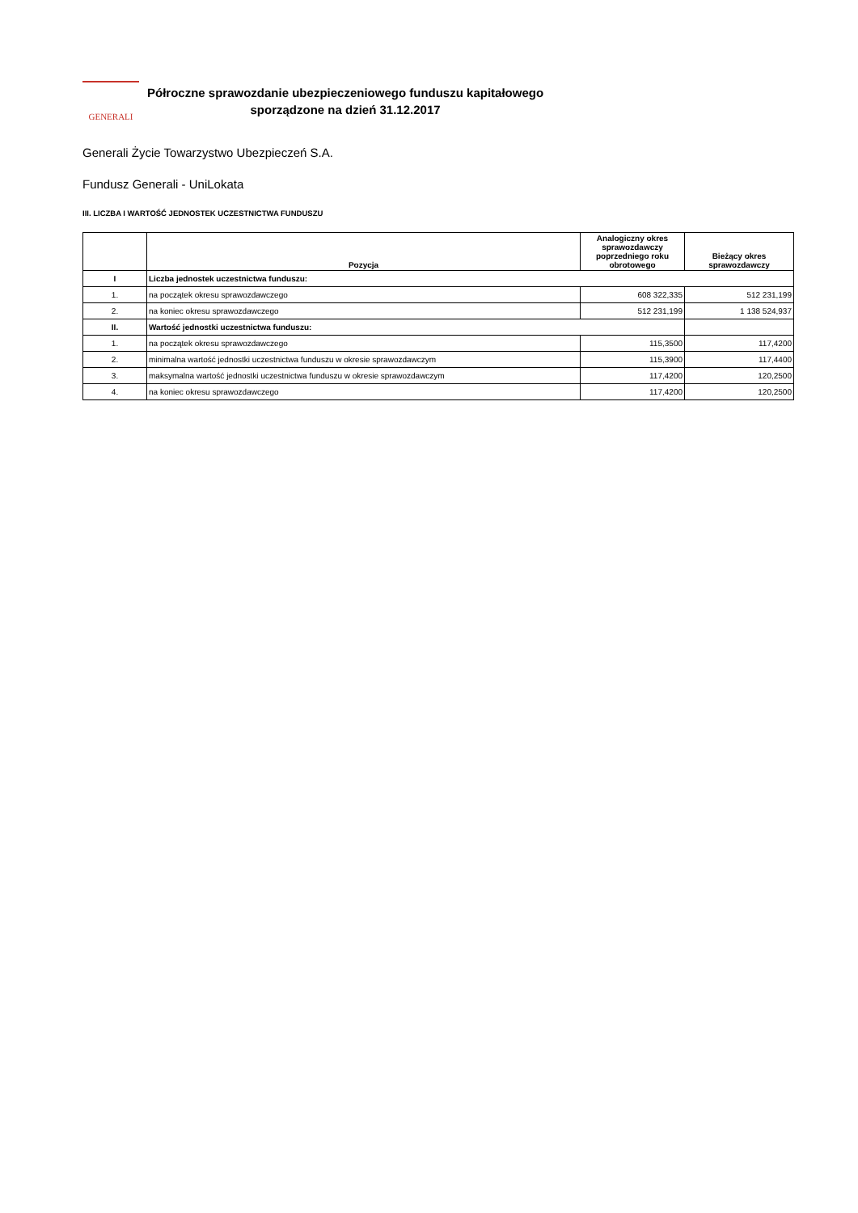GENERALI
Półroczne sprawozdanie ubezpieczeniowego funduszu kapitałowego
sporządzone na dzień 31.12.2017
Generali Życie Towarzystwo Ubezpieczeń S.A.
Fundusz Generali - UniLokata
III. LICZBA I WARTOŚĆ JEDNOSTEK UCZESTNICTWA FUNDUSZU
| | Pozycja | Analogiczny okres sprawozdawczy poprzedniego roku obrotowego | Bieżący okres sprawozdawczy |
| --- | --- | --- | --- |
| I | Liczba jednostek uczestnictwa funduszu: | | |
| 1. | na początek okresu sprawozdawczego | 608 322,335 | 512 231,199 |
| 2. | na koniec okresu sprawozdawczego | 512 231,199 | 1 138 524,937 |
| II. | Wartość jednostki uczestnictwa funduszu: | | |
| 1. | na początek okresu sprawozdawczego | 115,3500 | 117,4200 |
| 2. | minimalna wartość jednostki uczestnictwa funduszu w okresie sprawozdawczym | 115,3900 | 117,4400 |
| 3. | maksymalna wartość jednostki uczestnictwa funduszu w okresie sprawozdawczym | 117,4200 | 120,2500 |
| 4. | na koniec okresu sprawozdawczego | 117,4200 | 120,2500 |